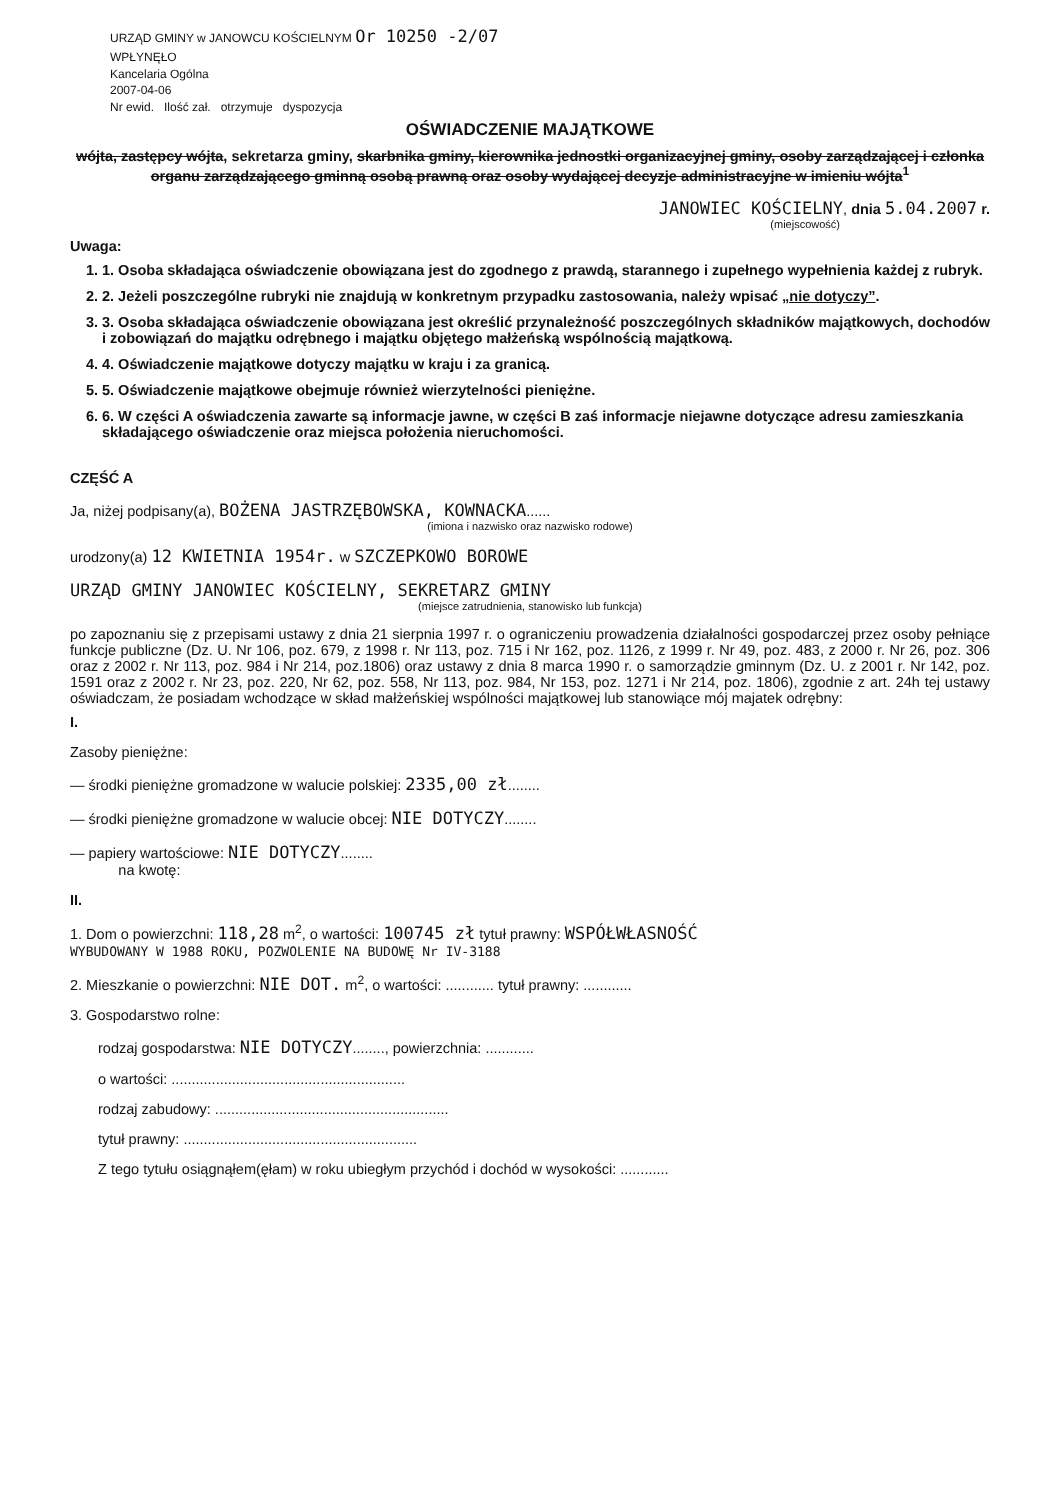URZĄD GMINY w JANOWCU KOŚCIELNYM Or 10250 -2/07
WPŁYNĘŁO
Kancelaria Ogólna
2007-04-06
Nr ewid. Ilość zał. otrzymuje dyspozycja
OŚWIADCZENIE MAJĄTKOWE
wójta, zastępcy wójta, sekretarza gminy, skarbnika gminy, kierownika jednostki organizacyjnej gminy, osoby zarządzającej i członka organu zarządzającego gminną osobą prawną oraz osoby wydającej decyzje administracyjne w imieniu wójta<sup>1</sup>
JANOWIEC KOŚCIELNY, dnia 5.04.2007 r.
(miejscowość)
Uwaga:
1. 1. Osoba składająca oświadczenie obowiązana jest do zgodnego z prawdą, starannego i zupełnego wypełnienia każdej z rubryk.
2. 2. Jeżeli poszczególne rubryki nie znajdują w konkretnym przypadku zastosowania, należy wpisać „nie dotyczy”.
3. 3. Osoba składająca oświadczenie obowiązana jest określić przynależność poszczególnych składników majątkowych, dochodów i zobowiązań do majątku odrębnego i majątku objętego małżeńską wspólnością majątkową.
4. 4. Oświadczenie majątkowe dotyczy majątku w kraju i za granicą.
5. 5. Oświadczenie majątkowe obejmuje również wierzytelności pieniężne.
6. 6. W części A oświadczenia zawarte są informacje jawne, w części B zaś informacje niejawne dotyczące adresu zamieszkania składającego oświadczenie oraz miejsca położenia nieruchomości.
CZĘŚĆ A
Ja, niżej podpisany(a), BOŻENA JASTRZĘBOWSKA, KOWNACKA......
(imiona i nazwisko oraz nazwisko rodowe)
urodzony(a) 12 KWIETNIA 1954r. w SZCZEPKOWO BOROWE
URZĄD GMINY JANOWIEC KOŚCIELNY, SEKRETARZ GMINY
(miejsce zatrudnienia, stanowisko lub funkcja)
po zapoznaniu się z przepisami ustawy z dnia 21 sierpnia 1997 r. o ograniczeniu prowadzenia działalności gospodarczej przez osoby pełniące funkcje publiczne (Dz. U. Nr 106, poz. 679, z 1998 r. Nr 113, poz. 715 i Nr 162, poz. 1126, z 1999 r. Nr 49, poz. 483, z 2000 r. Nr 26, poz. 306 oraz z 2002 r. Nr 113, poz. 984 i Nr 214, poz.1806) oraz ustawy z dnia 8 marca 1990 r. o samorządzie gminnym (Dz. U. z 2001 r. Nr 142, poz. 1591 oraz z 2002 r. Nr 23, poz. 220, Nr 62, poz. 558, Nr 113, poz. 984, Nr 153, poz. 1271 i Nr 214, poz. 1806), zgodnie z art. 24h tej ustawy oświadczam, że posiadam wchodzące w skład małżeńskiej wspólności majątkowej lub stanowiące mój majatek odrębny:
I.
Zasoby pieniężne:
— środki pieniężne gromadzone w walucie polskiej: 2335,00 zł........
— środki pieniężne gromadzone w walucie obcej: NIE DOTYCZY........
— papiery wartościowe: NIE DOTYCZY........
na kwotę:
II.
1. Dom o powierzchni: 118,28 m<sup>2</sup>, o wartości: 100745 zł tytuł prawny: WSPÓŁWŁASNOŚĆ
WYBUDOWANY W 1988 ROKU, POZWOLENIE NA BUDOWĘ Nr IV-3188
2. Mieszkanie o powierzchni: NIE DOT. m<sup>2</sup>, o wartości: ............ tytuł prawny: ............
3. Gospodarstwo rolne:
rodzaj gospodarstwa: NIE DOTYCZY........, powierzchnia: ............
o wartości: ..........................................................
rodzaj zabudowy: ..........................................................
tytuł prawny: ..........................................................
Z tego tytułu osiągnąłem(ęłam) w roku ubiegłym przychód i dochód w wysokości: ............